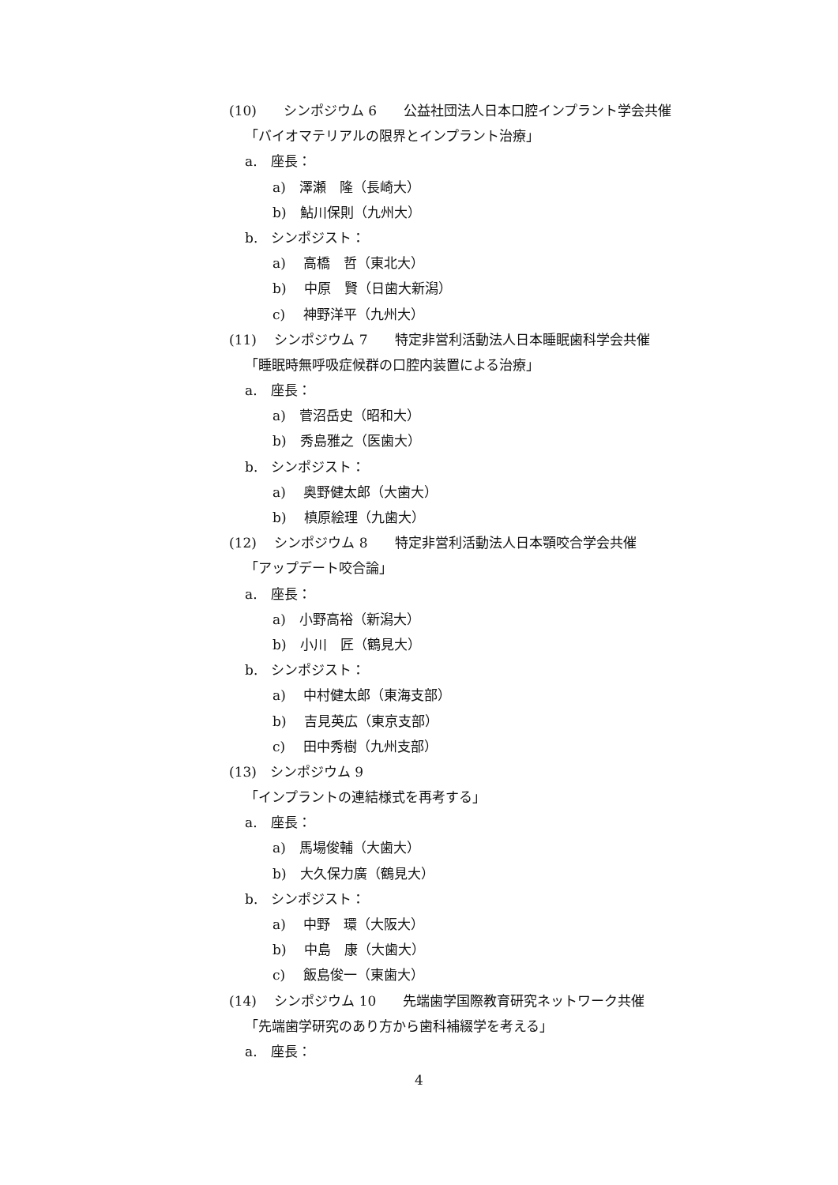(10)　　シンポジウム 6　　公益社団法人日本口腔インプラント学会共催
「バイオマテリアルの限界とインプラント治療」
a.　座長：
a)　澤瀬　隆（長崎大）
b)　鮎川保則（九州大）
b.　シンポジスト：
a)　 高橋　哲（東北大）
b)　 中原　賢（日歯大新潟）
c)　 神野洋平（九州大）
(11)　 シンポジウム 7　　特定非営利活動法人日本睡眠歯科学会共催
「睡眠時無呼吸症候群の口腔内装置による治療」
a.　座長：
a)　菅沼岳史（昭和大）
b)　秀島雅之（医歯大）
b.　シンポジスト：
a)　 奥野健太郎（大歯大）
b)　 槙原絵理（九歯大）
(12)　 シンポジウム 8　　特定非営利活動法人日本顎咬合学会共催
「アップデート咬合論」
a.　座長：
a)　小野高裕（新潟大）
b)　小川　匠（鶴見大）
b.　シンポジスト：
a)　 中村健太郎（東海支部）
b)　 吉見英広（東京支部）
c)　 田中秀樹（九州支部）
(13)　シンポジウム 9
「インプラントの連結様式を再考する」
a.　座長：
a)　馬場俊輔（大歯大）
b)　大久保力廣（鶴見大）
b.　シンポジスト：
a)　 中野　環（大阪大）
b)　 中島　康（大歯大）
c)　 飯島俊一（東歯大）
(14)　 シンポジウム 10　　先端歯学国際教育研究ネットワーク共催
「先端歯学研究のあり方から歯科補綴学を考える」
a.　座長：
4